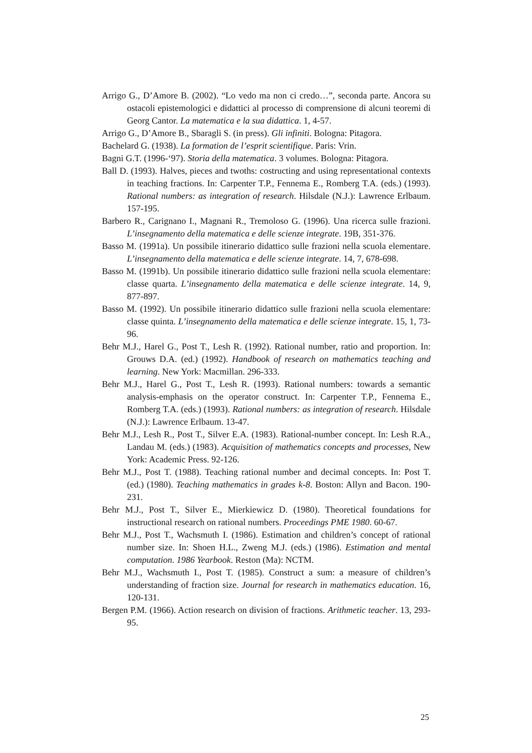Arrigo G., D’Amore B. (2002). “Lo vedo ma non ci credo…”, seconda parte. Ancora su ostacoli epistemologici e didattici al processo di comprensione di alcuni teoremi di Georg Cantor. La matematica e la sua didattica. 1, 4-57.
Arrigo G., D’Amore B., Sbaragli S. (in press). Gli infiniti. Bologna: Pitagora.
Bachelard G. (1938). La formation de l’esprit scientifique. Paris: Vrin.
Bagni G.T. (1996-‘97). Storia della matematica. 3 volumes. Bologna: Pitagora.
Ball D. (1993). Halves, pieces and twoths: costructing and using representational contexts in teaching fractions. In: Carpenter T.P., Fennema E., Romberg T.A. (eds.) (1993). Rational numbers: as integration of research. Hilsdale (N.J.): Lawrence Erlbaum. 157-195.
Barbero R., Carignano I., Magnani R., Tremoloso G. (1996). Una ricerca sulle frazioni. L’insegnamento della matematica e delle scienze integrate. 19B, 351-376.
Basso M. (1991a). Un possibile itinerario didattico sulle frazioni nella scuola elementare. L’insegnamento della matematica e delle scienze integrate. 14, 7, 678-698.
Basso M. (1991b). Un possibile itinerario didattico sulle frazioni nella scuola elementare: classe quarta. L’insegnamento della matematica e delle scienze integrate. 14, 9, 877-897.
Basso M. (1992). Un possibile itinerario didattico sulle frazioni nella scuola elementare: classe quinta. L’insegnamento della matematica e delle scienze integrate. 15, 1, 73-96.
Behr M.J., Harel G., Post T., Lesh R. (1992). Rational number, ratio and proportion. In: Grouws D.A. (ed.) (1992). Handbook of research on mathematics teaching and learning. New York: Macmillan. 296-333.
Behr M.J., Harel G., Post T., Lesh R. (1993). Rational numbers: towards a semantic analysis-emphasis on the operator construct. In: Carpenter T.P., Fennema E., Romberg T.A. (eds.) (1993). Rational numbers: as integration of research. Hilsdale (N.J.): Lawrence Erlbaum. 13-47.
Behr M.J., Lesh R., Post T., Silver E.A. (1983). Rational-number concept. In: Lesh R.A., Landau M. (eds.) (1983). Acquisition of mathematics concepts and processes, New York: Academic Press. 92-126.
Behr M.J., Post T. (1988). Teaching rational number and decimal concepts. In: Post T. (ed.) (1980). Teaching mathematics in grades k-8. Boston: Allyn and Bacon. 190-231.
Behr M.J., Post T., Silver E., Mierkiewicz D. (1980). Theoretical foundations for instructional research on rational numbers. Proceedings PME 1980. 60-67.
Behr M.J., Post T., Wachsmuth I. (1986). Estimation and children’s concept of rational number size. In: Shoen H.L., Zweng M.J. (eds.) (1986). Estimation and mental computation. 1986 Yearbook. Reston (Ma): NCTM.
Behr M.J., Wachsmuth I., Post T. (1985). Construct a sum: a measure of children’s understanding of fraction size. Journal for research in mathematics education. 16, 120-131.
Bergen P.M. (1966). Action research on division of fractions. Arithmetic teacher. 13, 293-95.
25